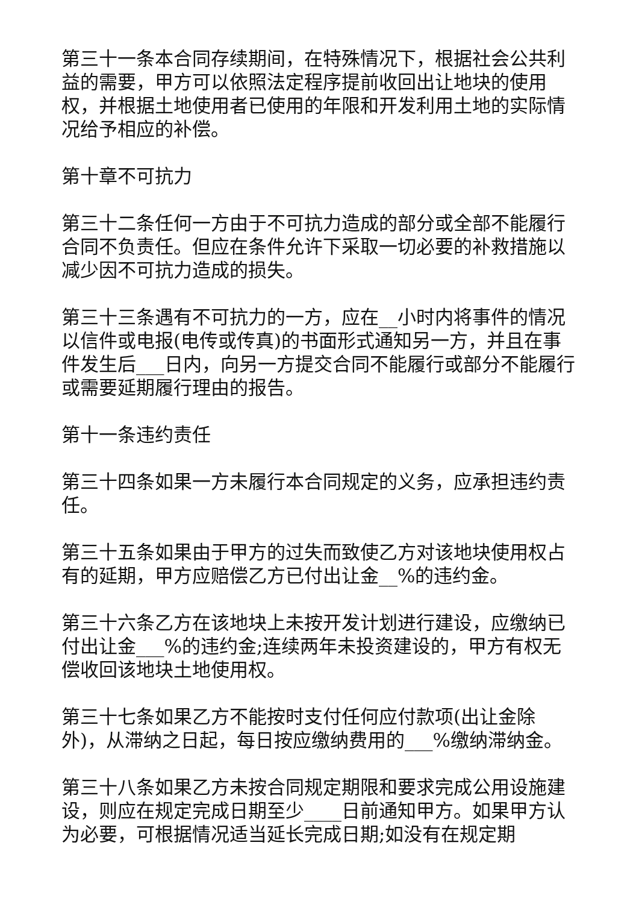第三十一条本合同存续期间，在特殊情况下，根据社会公共利益的需要，甲方可以依照法定程序提前收回出让地块的使用权，并根据土地使用者已使用的年限和开发利用土地的实际情况给予相应的补偿。
第十章不可抗力
第三十二条任何一方由于不可抗力造成的部分或全部不能履行合同不负责任。但应在条件允许下采取一切必要的补救措施以减少因不可抗力造成的损失。
第三十三条遇有不可抗力的一方，应在__小时内将事件的情况以信件或电报(电传或传真)的书面形式通知另一方，并且在事件发生后___日内，向另一方提交合同不能履行或部分不能履行或需要延期履行理由的报告。
第十一条违约责任
第三十四条如果一方未履行本合同规定的义务，应承担违约责任。
第三十五条如果由于甲方的过失而致使乙方对该地块使用权占有的延期，甲方应赔偿乙方已付出让金__%的违约金。
第三十六条乙方在该地块上未按开发计划进行建设，应缴纳已付出让金___%的违约金;连续两年未投资建设的，甲方有权无偿收回该地块土地使用权。
第三十七条如果乙方不能按时支付任何应付款项(出让金除外)，从滞纳之日起，每日按应缴纳费用的___%缴纳滞纳金。
第三十八条如果乙方未按合同规定期限和要求完成公用设施建设，则应在规定完成日期至少____日前通知甲方。如果甲方认为必要，可根据情况适当延长完成日期;如没有在规定期